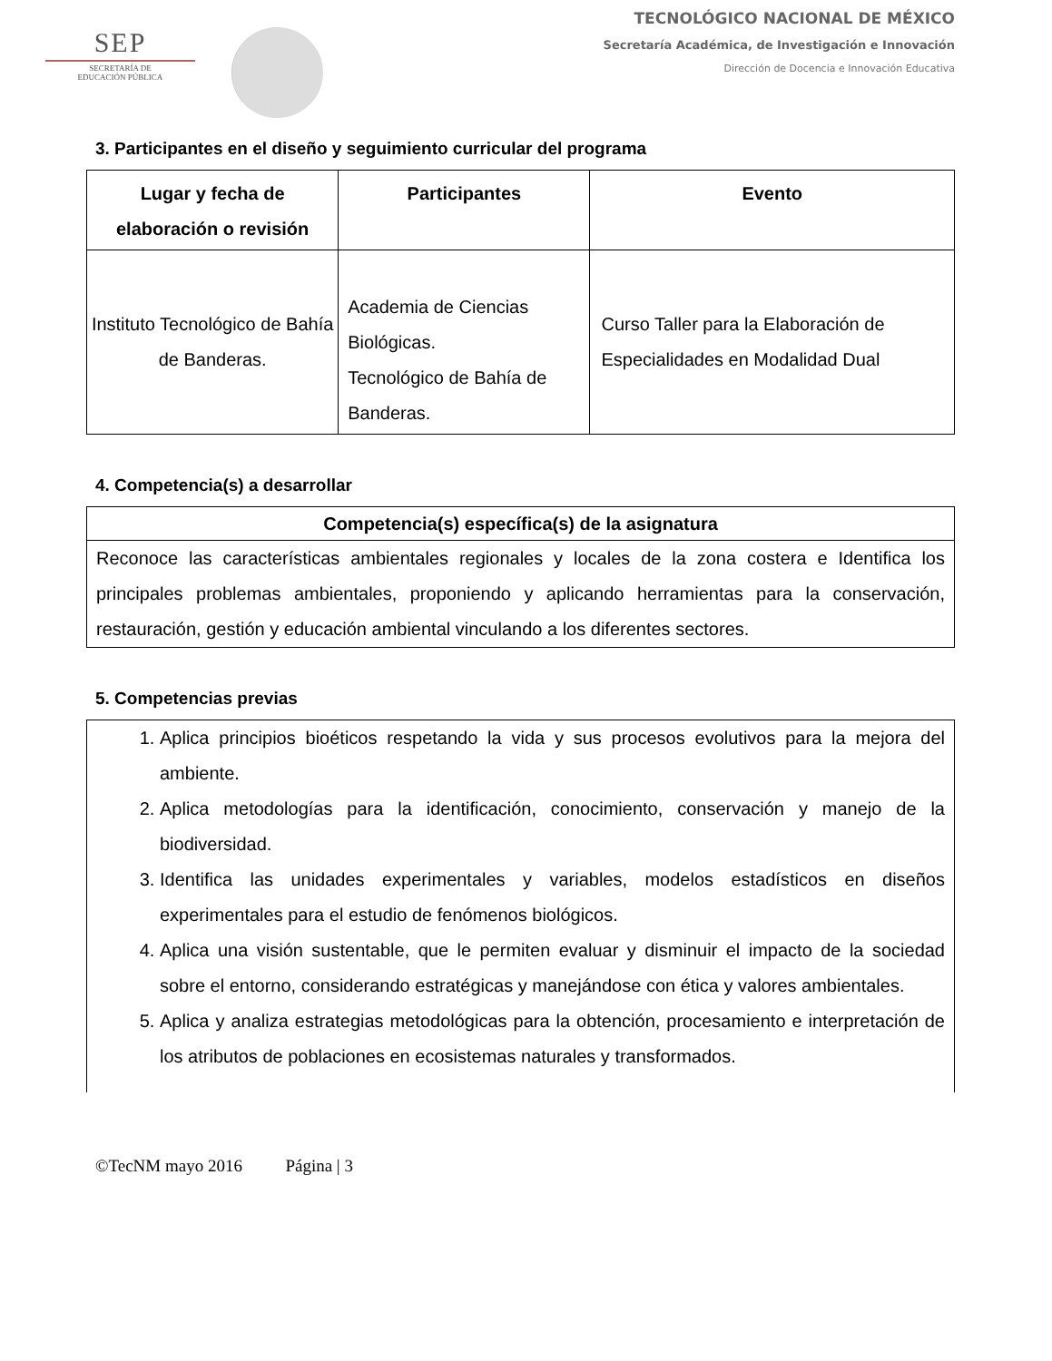SEP
SECRETARÍA DE
EDUCACIÓN PÚBLICA
TECNOLÓGICO NACIONAL DE MÉXICO
Secretaría Académica, de Investigación e Innovación
Dirección de Docencia e Innovación Educativa
3. Participantes en el diseño y seguimiento curricular del programa
| Lugar y fecha de elaboración o revisión | Participantes | Evento |
| --- | --- | --- |
| Instituto Tecnológico de Bahía de Banderas. | Academia de Ciencias Biológicas. Tecnológico de Bahía de Banderas. | Curso Taller para la Elaboración de Especialidades en Modalidad Dual |
4. Competencia(s) a desarrollar
| Competencia(s) específica(s) de la asignatura |
| --- |
| Reconoce las características ambientales regionales y locales de la zona costera e Identifica los principales problemas ambientales, proponiendo y aplicando herramientas para la conservación, restauración, gestión y educación ambiental vinculando a los diferentes sectores. |
5. Competencias previas
1. Aplica principios bioéticos respetando la vida y sus procesos evolutivos para la mejora del ambiente.
2. Aplica metodologías para la identificación, conocimiento, conservación y manejo de la biodiversidad.
3. Identifica las unidades experimentales y variables, modelos estadísticos en diseños experimentales para el estudio de fenómenos biológicos.
4. Aplica una visión sustentable, que le permiten evaluar y disminuir el impacto de la sociedad sobre el entorno, considerando estratégicas y manejándose con ética y valores ambientales.
5. Aplica y analiza estrategias metodológicas para la obtención, procesamiento e interpretación de los atributos de poblaciones en ecosistemas naturales y transformados.
©TecNM mayo 2016 Página | 3